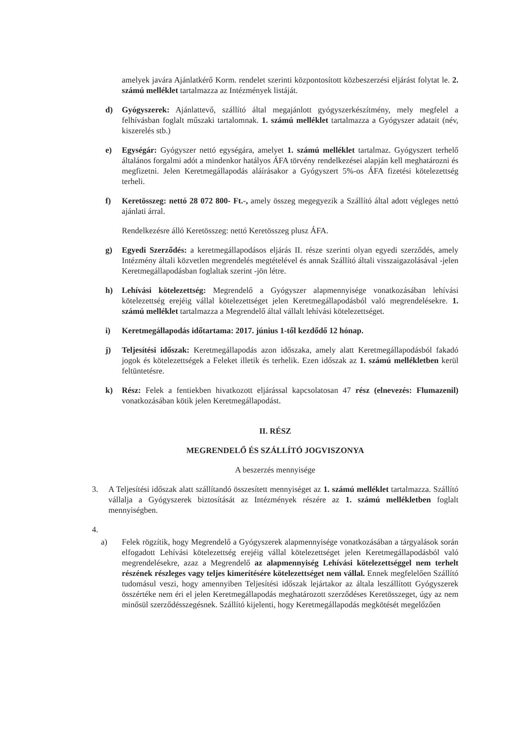amelyek javára Ajánlatkérő Korm. rendelet szerinti központosított közbeszerzési eljárást folytat le. 2. számú melléklet tartalmazza az Intézmények listáját.
d) Gyógyszerek: Ajánlattevő, szállító által megajánlott gyógyszerkészítmény, mely megfelel a felhívásban foglalt műszaki tartalomnak. 1. számú melléklet tartalmazza a Gyógyszer adatait (név, kiszerelés stb.)
e) Egységár: Gyógyszer nettó egységára, amelyet 1. számú melléklet tartalmaz. Gyógyszert terhelő általános forgalmi adót a mindenkor hatályos ÁFA törvény rendelkezései alapján kell meghatározni és megfizetni. Jelen Keretmegállapodás aláírásakor a Gyógyszert 5%-os ÁFA fizetési kötelezettség terheli.
f) Keretösszeg: nettó 28 072 800- Ft.-, amely összeg megegyezik a Szállító által adott végleges nettó ajánlati árral.
Rendelkezésre álló Keretösszeg: nettó Keretösszeg plusz ÁFA.
g) Egyedi Szerződés: a keretmegállapodásos eljárás II. része szerinti olyan egyedi szerződés, amely Intézmény általi közvetlen megrendelés megtételével és annak Szállító általi visszaigazolásával -jelen Keretmegállapodásban foglaltak szerint -jön létre.
h) Lehívási kötelezettség: Megrendelő a Gyógyszer alapmennyisége vonatkozásában lehívási kötelezettség erejéig vállal kötelezettséget jelen Keretmegállapodásból való megrendelésekre. 1. számú melléklet tartalmazza a Megrendelő által vállalt lehívási kötelezettséget.
i) Keretmegállapodás időtartama: 2017. június 1-től kezdődő 12 hónap.
j) Teljesítési időszak: Keretmegállapodás azon időszaka, amely alatt Keretmegállapodásból fakadó jogok és kötelezettségek a Feleket illetik és terhelik. Ezen időszak az 1. számú mellékletben kerül feltüntetésre.
k) Rész: Felek a fentiekben hivatkozott eljárással kapcsolatosan 47 rész (elnevezés: Flumazenil) vonatkozásában kötik jelen Keretmegállapodást.
II. RÉSZ
MEGRENDELŐ ÉS SZÁLLÍTÓ JOGVISZONYA
A beszerzés mennyisége
3. A Teljesítési időszak alatt szállítandó összesített mennyiséget az 1. számú melléklet tartalmazza. Szállító vállalja a Gyógyszerek biztosítását az Intézmények részére az 1. számú mellékletben foglalt mennyiségben.
4.
a) Felek rögzítik, hogy Megrendelő a Gyógyszerek alapmennyisége vonatkozásában a tárgyalások során elfogadott Lehívási kötelezettség erejéig vállal kötelezettséget jelen Keretmegállapodásból való megrendelésekre, azaz a Megrendelő az alapmennyiség Lehívási kötelezettséggel nem terhelt részének részleges vagy teljes kimerítésére kötelezettséget nem vállal. Ennek megfelelően Szállító tudomásul veszi, hogy amennyiben Teljesítési időszak lejártakor az általa leszállított Gyógyszerek összértéke nem éri el jelen Keretmegállapodás meghatározott szerződéses Keretösszeget, úgy az nem minősül szerződésszegésnek. Szállító kijelenti, hogy Keretmegállapodás megkötését megelőzően